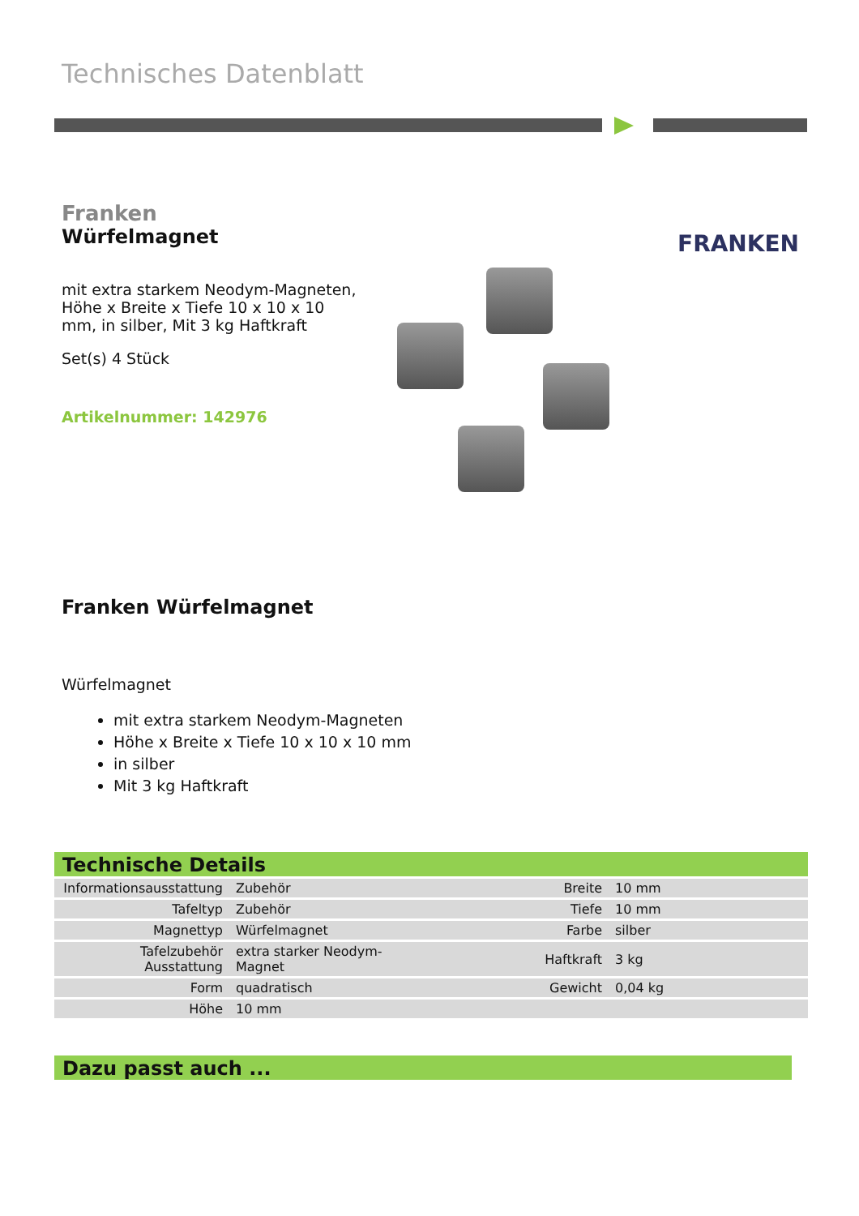Technisches Datenblatt
Franken
Würfelmagnet
mit extra starkem Neodym-Magneten, Höhe x Breite x Tiefe 10 x 10 x 10 mm, in silber, Mit 3 kg Haftkraft
Set(s) 4 Stück
Artikelnummer: 142976
FRANKEN
Franken Würfelmagnet
Würfelmagnet
mit extra starkem Neodym-Magneten
Höhe x Breite x Tiefe 10 x 10 x 10 mm
in silber
Mit 3 kg Haftkraft
Technische Details
| Informationsausstattung | Zubehör | Breite | 10 mm |
| Tafeltyp | Zubehör | Tiefe | 10 mm |
| Magnettyp | Würfelmagnet | Farbe | silber |
| Tafelzubehör Ausstattung | extra starker Neodym-Magnet | Haftkraft | 3 kg |
| Form | quadratisch | Gewicht | 0,04 kg |
| Höhe | 10 mm | | |
Dazu passt auch ...